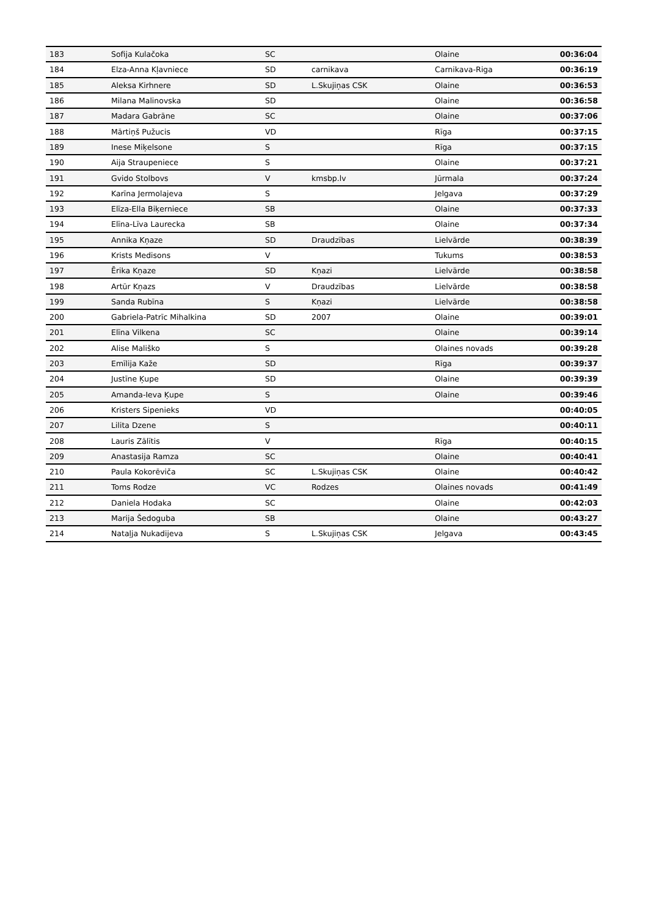| 183 | Sofija Kulačoka | SC | | Olaine | 00:36:04 |
| 184 | Elza-Anna Kļavniece | SD | carnikava | Carnikava-Riga | 00:36:19 |
| 185 | Aleksa Kirhnere | SD | L.Skujiņas CSK | Olaine | 00:36:53 |
| 186 | Milana Malinovska | SD | | Olaine | 00:36:58 |
| 187 | Madara Gabrāne | SC | | Olaine | 00:37:06 |
| 188 | Mārtiņš Pužucis | VD | | Rīga | 00:37:15 |
| 189 | Inese Miķelsone | S | | Rīga | 00:37:15 |
| 190 | Aija Straupeniece | S | | Olaine | 00:37:21 |
| 191 | Gvido Stolbovs | V | kmsbp.lv | Jūrmala | 00:37:24 |
| 192 | Karīna Jermolajeva | S | | Jelgava | 00:37:29 |
| 193 | Elīza-Ella Biķerniece | SB | | Olaine | 00:37:33 |
| 194 | Elīna-Līva Laurecka | SB | | Olaine | 00:37:34 |
| 195 | Annika Kņaze | SD | Draudzības | Lielvārde | 00:38:39 |
| 196 | Krists Medisons | V | | Tukums | 00:38:53 |
| 197 | Ērika Kņaze | SD | Kņazi | Lielvārde | 00:38:58 |
| 198 | Artūr Kņazs | V | Draudzības | Lielvārde | 00:38:58 |
| 199 | Sanda Rubīna | S | Kņazi | Lielvārde | 00:38:58 |
| 200 | Gabriela-Patrīc Mihalkina | SD | 2007 | Olaine | 00:39:01 |
| 201 | Elīna Vilkena | SC | | Olaine | 00:39:14 |
| 202 | Alise Mališko | S | | Olaines novads | 00:39:28 |
| 203 | Emīlija Kaže | SD | | Rīga | 00:39:37 |
| 204 | Justīne Ķupe | SD | | Olaine | 00:39:39 |
| 205 | Amanda-Ieva Ķupe | S | | Olaine | 00:39:46 |
| 206 | Kristers Sipenieks | VD | | | 00:40:05 |
| 207 | Lilita Dzene | S | | | 00:40:11 |
| 208 | Lauris Zālītis | V | | Rīga | 00:40:15 |
| 209 | Anastasija Ramza | SC | | Olaine | 00:40:41 |
| 210 | Paula Kokorēviča | SC | L.Skujiņas CSK | Olaine | 00:40:42 |
| 211 | Toms Rodze | VC | Rodzes | Olaines novads | 00:41:49 |
| 212 | Daniela Hodaka | SC | | Olaine | 00:42:03 |
| 213 | Marija Šedoguba | SB | | Olaine | 00:43:27 |
| 214 | Nataļja Nukadijeva | S | L.Skujiņas CSK | Jelgava | 00:43:45 |